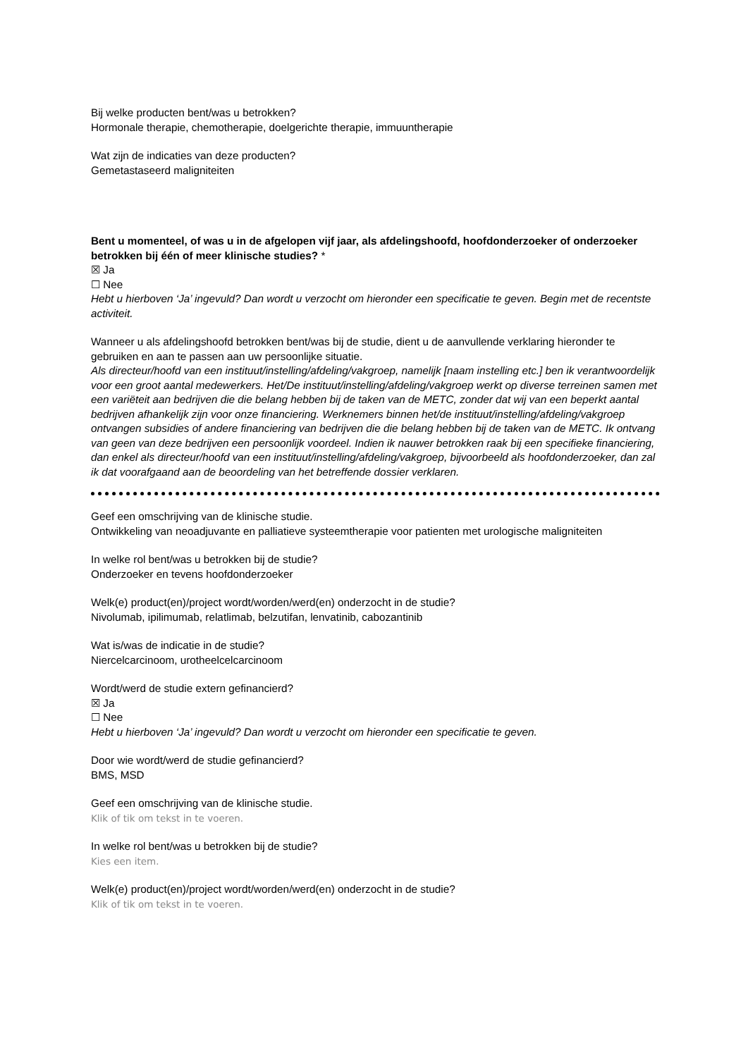Bij welke producten bent/was u betrokken?
Hormonale therapie, chemotherapie, doelgerichte therapie, immuuntherapie
Wat zijn de indicaties van deze producten?
Gemetastaseerd maligniteiten
Bent u momenteel, of was u in de afgelopen vijf jaar, als afdelingshoofd, hoofdonderzoeker of onderzoeker betrokken bij één of meer klinische studies? *
☒ Ja
☐ Nee
Hebt u hierboven ‘Ja’ ingevuld? Dan wordt u verzocht om hieronder een specificatie te geven. Begin met de recentste activiteit.
Wanneer u als afdelingshoofd betrokken bent/was bij de studie, dient u de aanvullende verklaring hieronder te gebruiken en aan te passen aan uw persoonlijke situatie.
Als directeur/hoofd van een instituut/instelling/afdeling/vakgroep, namelijk [naam instelling etc.] ben ik verantwoordelijk voor een groot aantal medewerkers. Het/De instituut/instelling/afdeling/vakgroep werkt op diverse terreinen samen met een variëteit aan bedrijven die die belang hebben bij de taken van de METC, zonder dat wij van een beperkt aantal bedrijven afhankelijk zijn voor onze financiering. Werknemers binnen het/de instituut/instelling/afdeling/vakgroep ontvangen subsidies of andere financiering van bedrijven die die belang hebben bij de taken van de METC. Ik ontvang van geen van deze bedrijven een persoonlijk voordeel. Indien ik nauwer betrokken raak bij een specifieke financiering, dan enkel als directeur/hoofd van een instituut/instelling/afdeling/vakgroep, bijvoorbeeld als hoofdonderzoeker, dan zal ik dat voorafgaand aan de beoordeling van het betreffende dossier verklaren.
Geef een omschrijving van de klinische studie.
Ontwikkeling van neoadjuvante en palliatieve systeemtherapie voor patienten met urologische maligniteiten
In welke rol bent/was u betrokken bij de studie?
Onderzoeker en tevens hoofdonderzoeker
Welk(e) product(en)/project wordt/worden/werd(en) onderzocht in de studie?
Nivolumab, ipilimumab, relatlimab, belzutifan, lenvatinib, cabozantinib
Wat is/was de indicatie in de studie?
Niercelcarcinoom, urotheelcelcarcinoom
Wordt/werd de studie extern gefinancierd?
☒ Ja
☐ Nee
Hebt u hierboven ‘Ja’ ingevuld? Dan wordt u verzocht om hieronder een specificatie te geven.
Door wie wordt/werd de studie gefinancierd?
BMS, MSD
Geef een omschrijving van de klinische studie.
Klik of tik om tekst in te voeren.
In welke rol bent/was u betrokken bij de studie?
Kies een item.
Welk(e) product(en)/project wordt/worden/werd(en) onderzocht in de studie?
Klik of tik om tekst in te voeren.